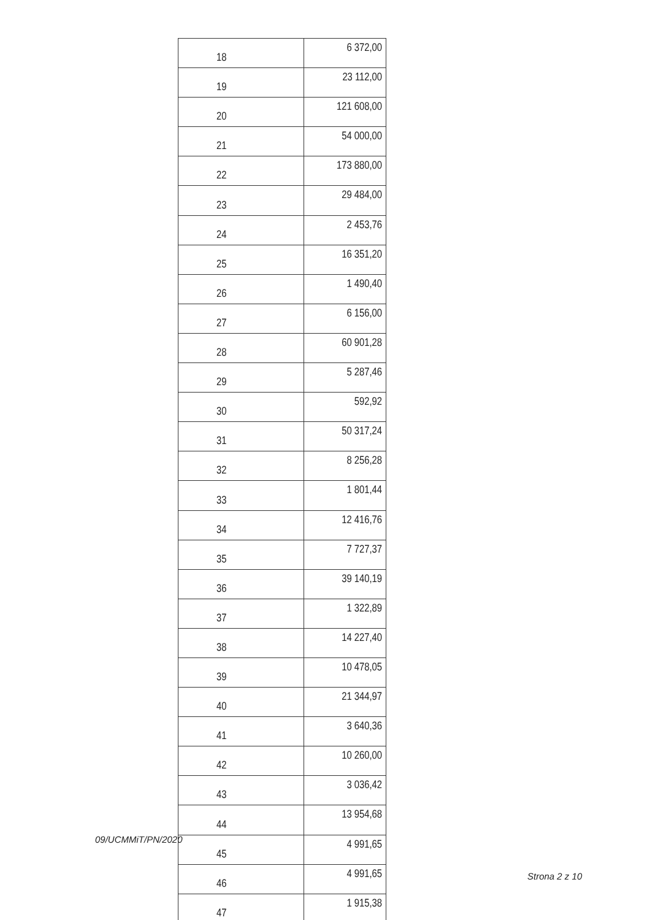| 18 | 6 372,00 |
| 19 | 23 112,00 |
| 20 | 121 608,00 |
| 21 | 54 000,00 |
| 22 | 173 880,00 |
| 23 | 29 484,00 |
| 24 | 2 453,76 |
| 25 | 16 351,20 |
| 26 | 1 490,40 |
| 27 | 6 156,00 |
| 28 | 60 901,28 |
| 29 | 5 287,46 |
| 30 | 592,92 |
| 31 | 50 317,24 |
| 32 | 8 256,28 |
| 33 | 1 801,44 |
| 34 | 12 416,76 |
| 35 | 7 727,37 |
| 36 | 39 140,19 |
| 37 | 1 322,89 |
| 38 | 14 227,40 |
| 39 | 10 478,05 |
| 40 | 21 344,97 |
| 41 | 3 640,36 |
| 42 | 10 260,00 |
| 43 | 3 036,42 |
| 44 | 13 954,68 |
| 45 | 4 991,65 |
| 46 | 4 991,65 |
| 47 | 1 915,38 |
09/UCMMiT/PN/2020
Strona 2 z 10